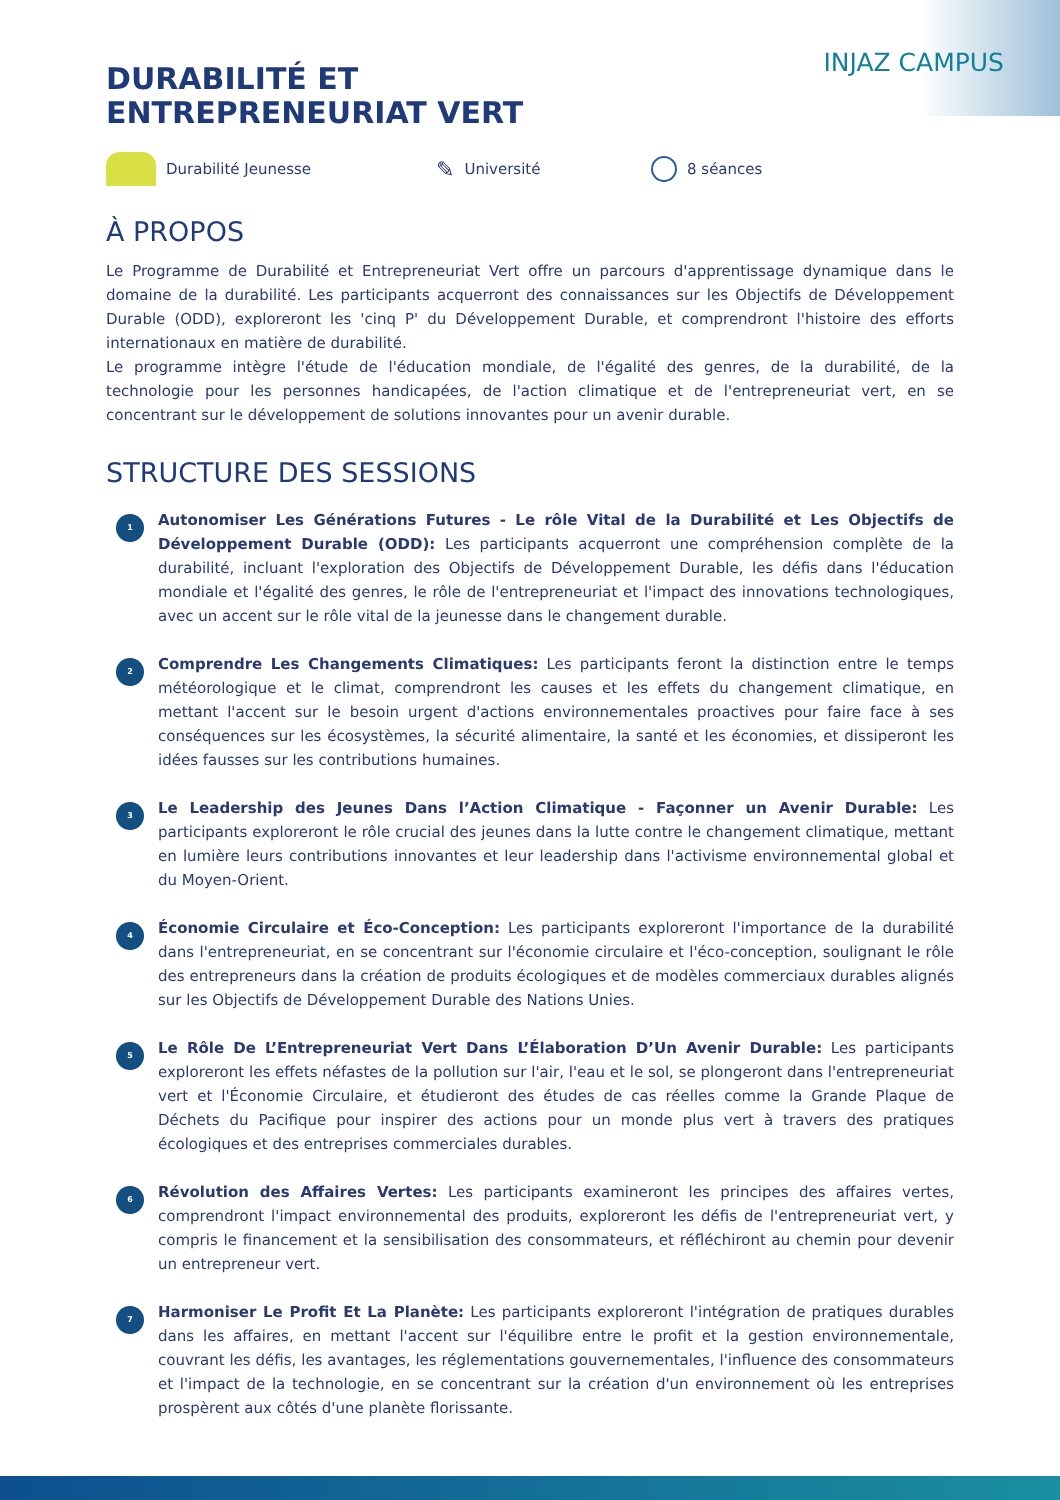INJAZ CAMPUS
DURABILITÉ ET
ENTREPRENEURIAT VERT
Durabilité Jeunesse
✎ Université 8 séances
À PROPOS
Le Programme de Durabilité et Entrepreneuriat Vert offre un parcours d'apprentissage dynamique dans le domaine de la durabilité. Les participants acquerront des connaissances sur les Objectifs de Développement Durable (ODD), exploreront les 'cinq P' du Développement Durable, et comprendront l'histoire des efforts internationaux en matière de durabilité.
Le programme intègre l'étude de l'éducation mondiale, de l'égalité des genres, de la durabilité, de la technologie pour les personnes handicapées, de l'action climatique et de l'entrepreneuriat vert, en se concentrant sur le développement de solutions innovantes pour un avenir durable.
STRUCTURE DES SESSIONS
1
Autonomiser Les Générations Futures - Le rôle Vital de la Durabilité et Les Objectifs de Développement Durable (ODD): Les participants acquerront une compréhension complète de la durabilité, incluant l'exploration des Objectifs de Développement Durable, les défis dans l'éducation mondiale et l'égalité des genres, le rôle de l'entrepreneuriat et l'impact des innovations technologiques, avec un accent sur le rôle vital de la jeunesse dans le changement durable.
2
Comprendre Les Changements Climatiques: Les participants feront la distinction entre le temps météorologique et le climat, comprendront les causes et les effets du changement climatique, en mettant l'accent sur le besoin urgent d'actions environnementales proactives pour faire face à ses conséquences sur les écosystèmes, la sécurité alimentaire, la santé et les économies, et dissiperont les idées fausses sur les contributions humaines.
3
Le Leadership des Jeunes Dans l’Action Climatique - Façonner un Avenir Durable: Les participants exploreront le rôle crucial des jeunes dans la lutte contre le changement climatique, mettant en lumière leurs contributions innovantes et leur leadership dans l'activisme environnemental global et du Moyen-Orient.
4
Économie Circulaire et Éco-Conception: Les participants exploreront l'importance de la durabilité dans l'entrepreneuriat, en se concentrant sur l'économie circulaire et l'éco-conception, soulignant le rôle des entrepreneurs dans la création de produits écologiques et de modèles commerciaux durables alignés sur les Objectifs de Développement Durable des Nations Unies.
5
Le Rôle De L’Entrepreneuriat Vert Dans L’Élaboration D’Un Avenir Durable: Les participants exploreront les effets néfastes de la pollution sur l'air, l'eau et le sol, se plongeront dans l'entrepreneuriat vert et l'Économie Circulaire, et étudieront des études de cas réelles comme la Grande Plaque de Déchets du Pacifique pour inspirer des actions pour un monde plus vert à travers des pratiques écologiques et des entreprises commerciales durables.
6
Révolution des Affaires Vertes: Les participants examineront les principes des affaires vertes, comprendront l'impact environnemental des produits, exploreront les défis de l'entrepreneuriat vert, y compris le financement et la sensibilisation des consommateurs, et réfléchiront au chemin pour devenir un entrepreneur vert.
7
Harmoniser Le Profit Et La Planète: Les participants exploreront l'intégration de pratiques durables dans les affaires, en mettant l'accent sur l'équilibre entre le profit et la gestion environnementale, couvrant les défis, les avantages, les réglementations gouvernementales, l'influence des consommateurs et l'impact de la technologie, en se concentrant sur la création d'un environnement où les entreprises prospèrent aux côtés d'une planète florissante.